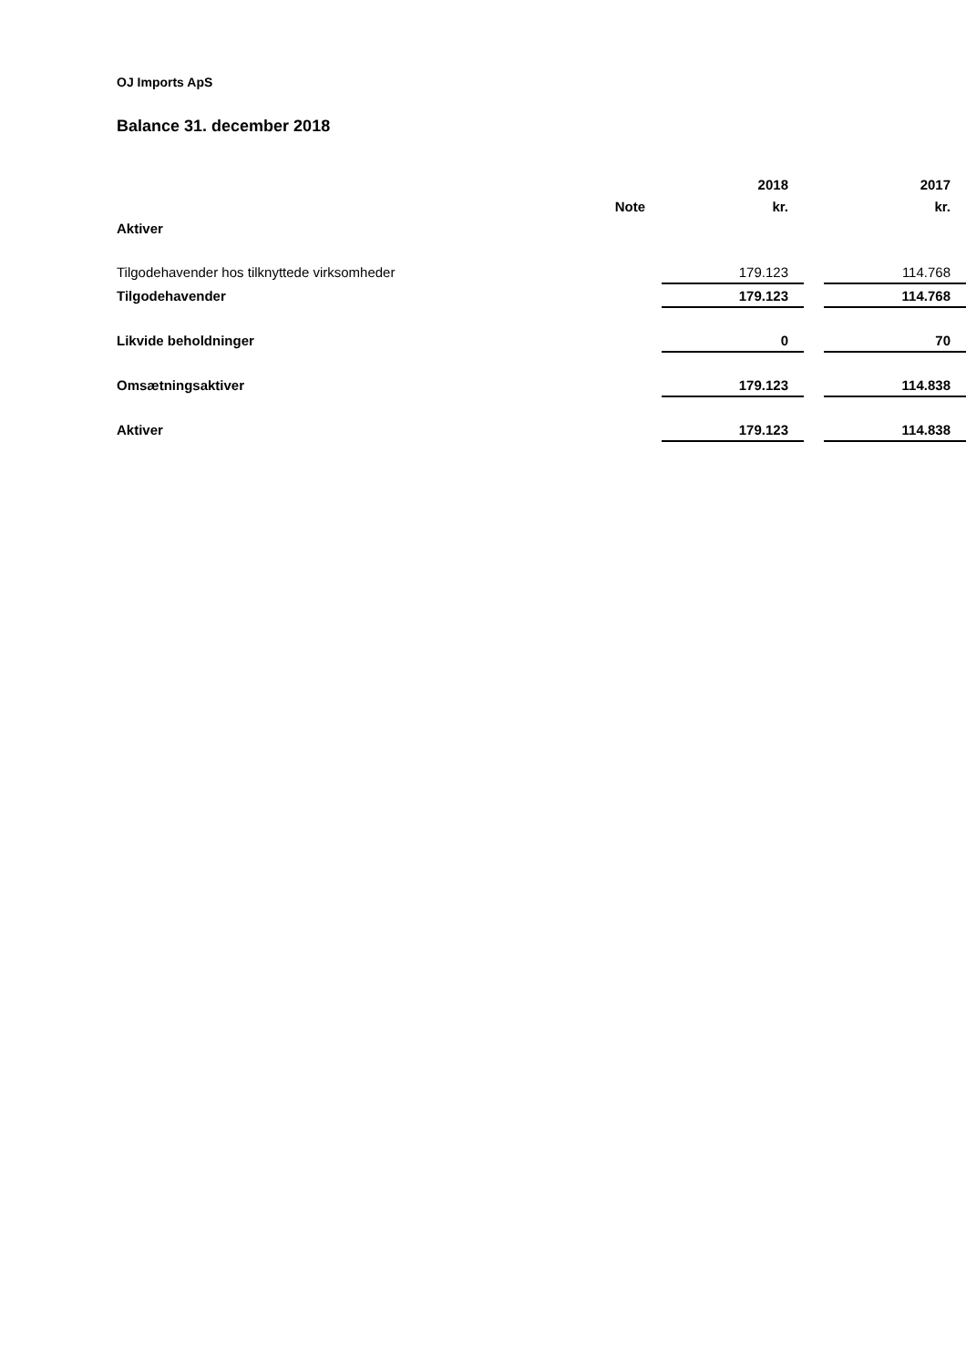OJ Imports ApS
Balance 31. december 2018
| | | 2018 | | 2017 |
| --- | --- | --- | --- | --- |
| | Note | kr. | | kr. |
| Aktiver | | | | |
| Tilgodehavender hos tilknyttede virksomheder | | 179.123 | | 114.768 |
| Tilgodehavender | | 179.123 | | 114.768 |
| Likvide beholdninger | | 0 | | 70 |
| Omsætningsaktiver | | 179.123 | | 114.838 |
| Aktiver | | 179.123 | | 114.838 |